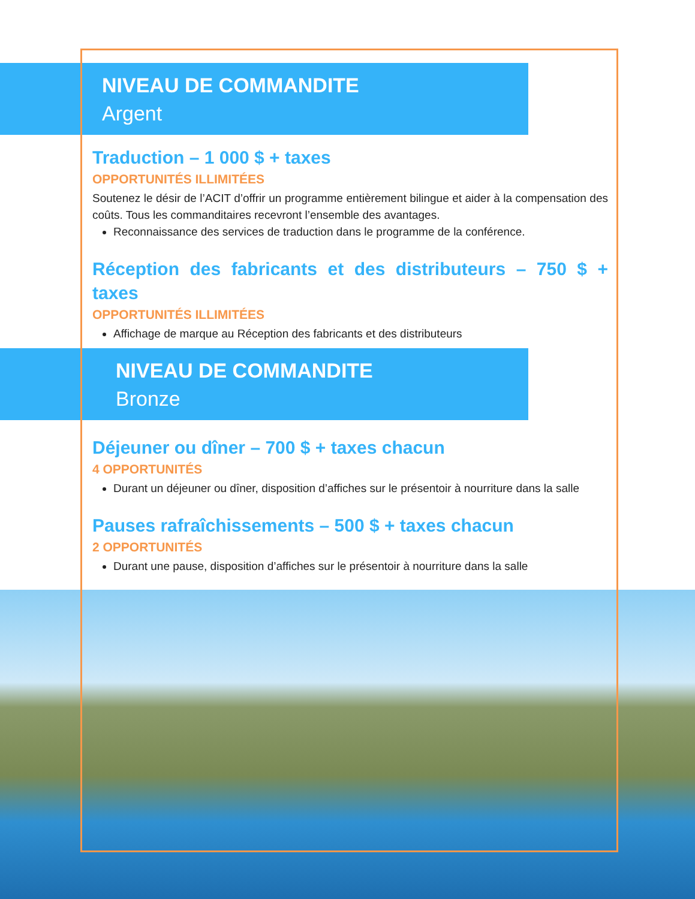NIVEAU DE COMMANDITE
Argent
Traduction – 1 000 $ + taxes
OPPORTUNITÉS ILLIMITÉES
Soutenez le désir de l’ACIT d’offrir un programme entièrement bilingue et aider à la compensation des coûts. Tous les commanditaires recevront l’ensemble des avantages.
Reconnaissance des services de traduction dans le programme de la conférence.
Réception des fabricants et des distributeurs – 750 $ + taxes
OPPORTUNITÉS ILLIMITÉES
Affichage de marque au Réception des fabricants et des distributeurs
NIVEAU DE COMMANDITE
Bronze
Déjeuner ou dîner – 700 $ + taxes chacun
4 OPPORTUNITÉS
Durant un déjeuner ou dîner, disposition d’affiches sur le présentoir à nourriture dans la salle
Pauses rafraîchissements – 500 $ + taxes chacun
2 OPPORTUNITÉS
Durant une pause, disposition d’affiches sur le présentoir à nourriture dans la salle